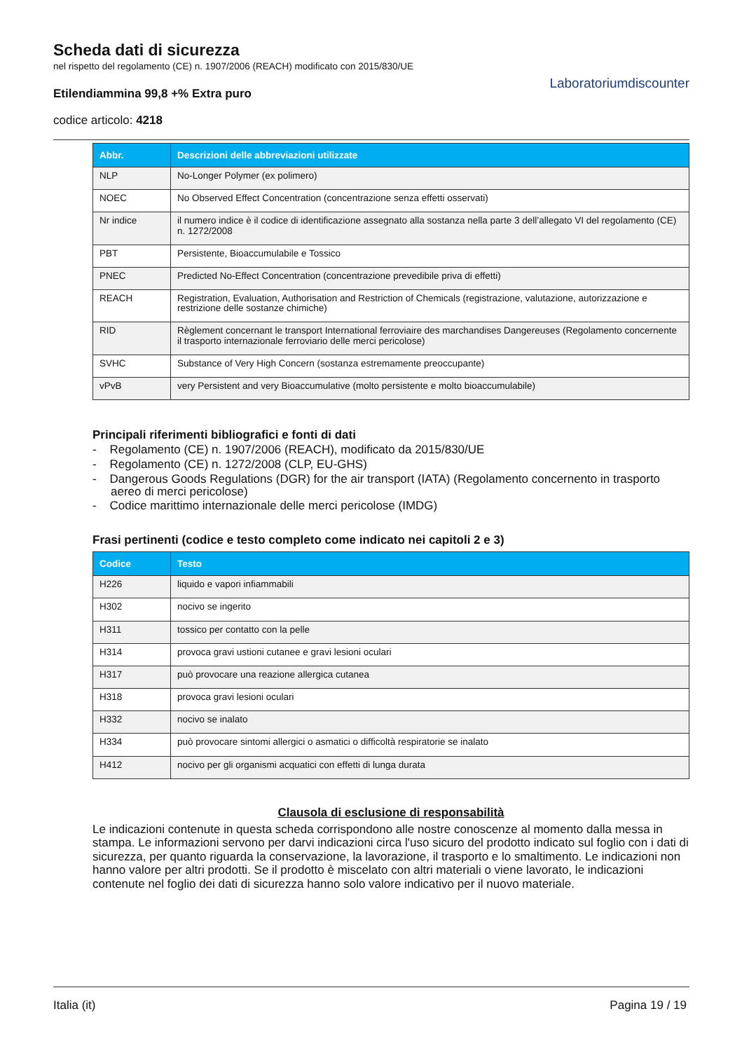Scheda dati di sicurezza
nel rispetto del regolamento (CE) n. 1907/2006 (REACH) modificato con 2015/830/UE
Etilendiammina 99,8 +% Extra puro
codice articolo: 4218
Laboratoriumdiscounter
| Abbr. | Descrizioni delle abbreviazioni utilizzate |
| --- | --- |
| NLP | No-Longer Polymer (ex polimero) |
| NOEC | No Observed Effect Concentration (concentrazione senza effetti osservati) |
| Nr indice | il numero indice è il codice di identificazione assegnato alla sostanza nella parte 3 dell’allegato VI del regolamento (CE) n. 1272/2008 |
| PBT | Persistente, Bioaccumulabile e Tossico |
| PNEC | Predicted No-Effect Concentration (concentrazione prevedibile priva di effetti) |
| REACH | Registration, Evaluation, Authorisation and Restriction of Chemicals (registrazione, valutazione, autorizzazione e restrizione delle sostanze chimiche) |
| RID | Règlement concernant le transport International ferroviaire des marchandises Dangereuses (Regolamento concernente il trasporto internazionale ferroviario delle merci pericolose) |
| SVHC | Substance of Very High Concern (sostanza estremamente preoccupante) |
| vPvB | very Persistent and very Bioaccumulative (molto persistente e molto bioaccumulabile) |
Principali riferimenti bibliografici e fonti di dati
- Regolamento (CE) n. 1907/2006 (REACH), modificato da 2015/830/UE
- Regolamento (CE) n. 1272/2008 (CLP, EU-GHS)
- Dangerous Goods Regulations (DGR) for the air transport (IATA) (Regolamento concernento in trasporto aereo di merci pericolose)
- Codice marittimo internazionale delle merci pericolose (IMDG)
Frasi pertinenti (codice e testo completo come indicato nei capitoli 2 e 3)
| Codice | Testo |
| --- | --- |
| H226 | liquido e vapori infiammabili |
| H302 | nocivo se ingerito |
| H311 | tossico per contatto con la pelle |
| H314 | provoca gravi ustioni cutanee e gravi lesioni oculari |
| H317 | può provocare una reazione allergica cutanea |
| H318 | provoca gravi lesioni oculari |
| H332 | nocivo se inalato |
| H334 | può provocare sintomi allergici o asmatici o difficoltà respiratorie se inalato |
| H412 | nocivo per gli organismi acquatici con effetti di lunga durata |
Clausola di esclusione di responsabilità
Le indicazioni contenute in questa scheda corrispondono alle nostre conoscenze al momento dalla messa in stampa. Le informazioni servono per darvi indicazioni circa l'uso sicuro del prodotto indicato sul foglio con i dati di sicurezza, per quanto riguarda la conservazione, la lavorazione, il trasporto e lo smaltimento. Le indicazioni non hanno valore per altri prodotti. Se il prodotto è miscelato con altri materiali o viene lavorato, le indicazioni contenute nel foglio dei dati di sicurezza hanno solo valore indicativo per il nuovo materiale.
Italia (it) Pagina 19 / 19